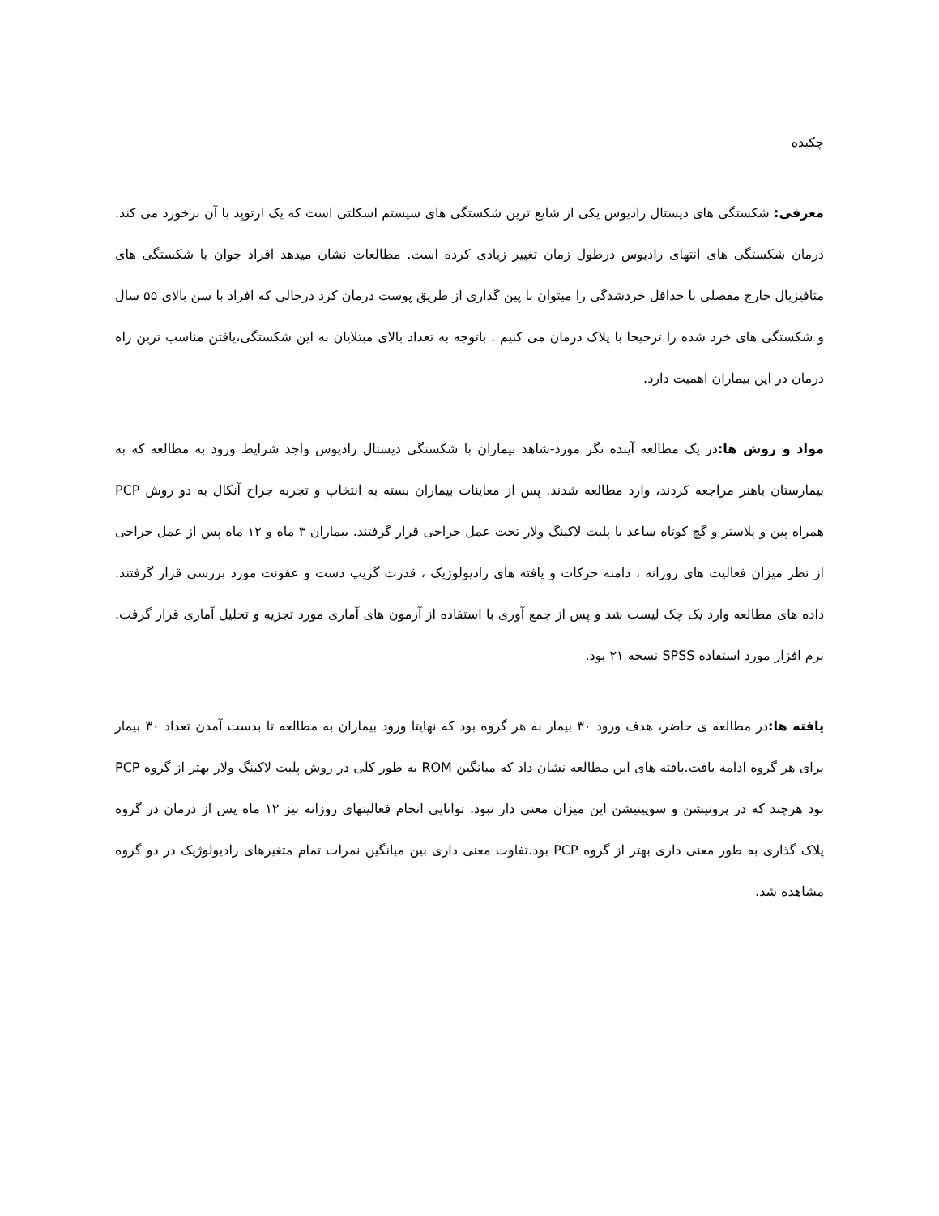چکیده
معرفی: شکستگی های دیستال رادیوس یکی از شایع ترین شکستگی های سیستم اسکلتی است که یک ارتوپد با آن برخورد می کند. درمان شکستگی های انتهای رادیوس درطول زمان تغییر زیادی کرده است. مطالعات نشان میدهد افراد جوان با شکستگی های متافیزیال خارج مفصلی با حداقل خردشدگی را میتوان با پین گذاری از طریق پوست درمان کرد درحالی که افراد با سن بالای ۵۵ سال و شکستگی های خرد شده را ترجیحا با پلاک درمان می کنیم . باتوجه به تعداد بالای مبتلایان به این شکستگی،یافتن مناسب ترین راه درمان در این بیماران اهمیت دارد.
مواد و روش ها: در یک مطالعه آینده نگر مورد-شاهد بیماران با شکستگی دیستال رادیوس واجد شرایط ورود به مطالعه که به بیمارستان باهنر مراجعه کردند، وارد مطالعه شدند. پس از معاینات بیماران بسته به انتخاب و تجربه جراح آنکال به دو روش PCP همراه پین و پلاستر و گچ کوتاه ساعد یا پلیت لاکینگ ولار تحت عمل جراحی قرار گرفتند. بیماران ۳ ماه و ۱۲ ماه پس از عمل جراحی از نظر میزان فعالیت های روزانه ، دامنه حرکات و یافته های رادیولوژیک ، قدرت گریپ دست و عفونت مورد بررسی قرار گرفتند. داده های مطالعه وارد یک چک لیست شد و پس از جمع آوری با استفاده از آزمون های آماری مورد تجزیه و تحلیل آماری قرار گرفت. نرم افزار مورد استفاده SPSS نسخه ۲۱ بود.
یافته ها: در مطالعه ی حاضر، هدف ورود ۳۰ بیمار به هر گروه بود که نهایتا ورود بیماران به مطالعه تا بدست آمدن تعداد ۳۰ بیمار برای هر گروه ادامه یافت.یافته های این مطالعه نشان داد که میانگین ROM به طور کلی در روش پلیت لاکینگ ولار بهتر از گروه PCP بود هرچند که در پرونیشن و سوپینیشن این میزان معنی دار نبود. توانایی انجام فعالیتهای روزانه نیز ۱۲ ماه پس از درمان در گروه پلاک گذاری به طور معنی داری بهتر از گروه PCP بود.تفاوت معنی داری بین میانگین نمرات تمام متغیرهای رادیولوژیک در دو گروه مشاهده شد.